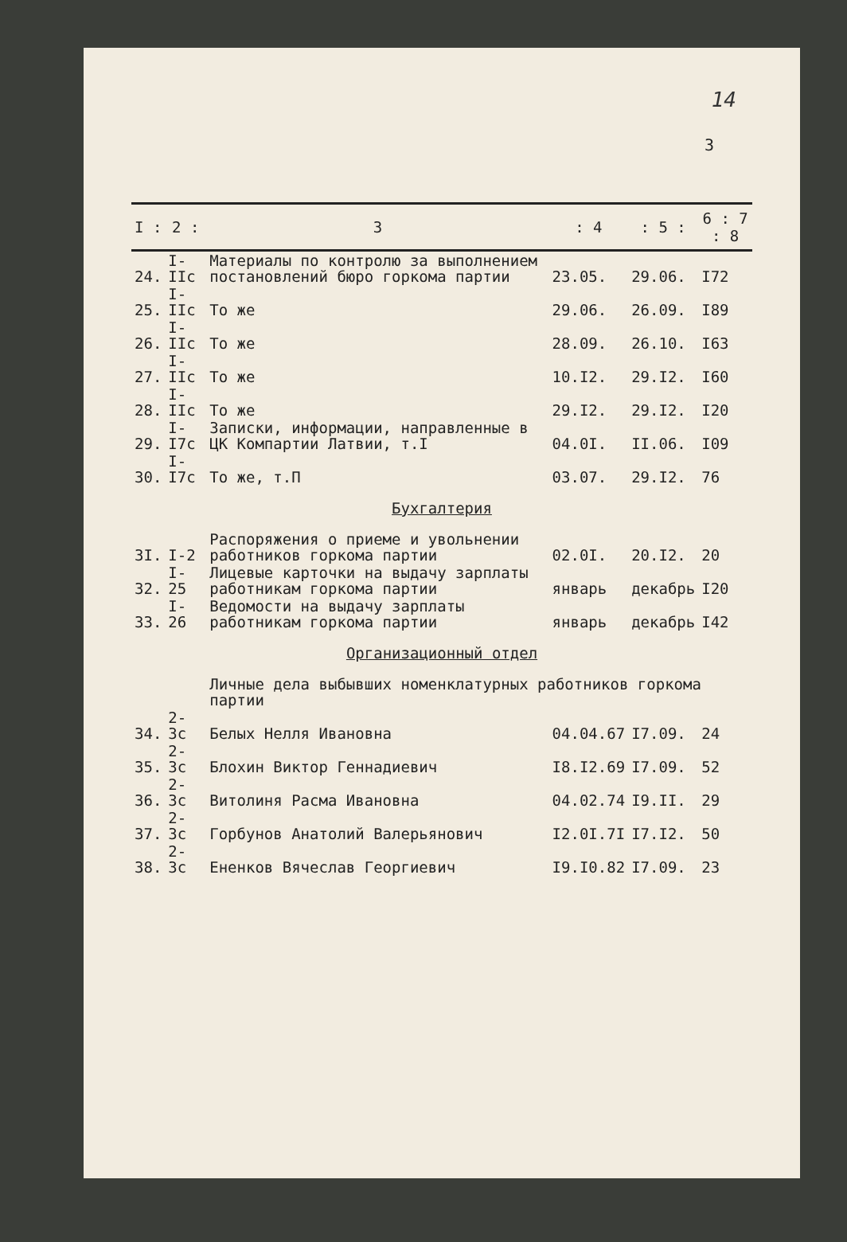14
3
| I : | 2 : | 3 | : 4 | : 5 : | 6 : 7 : 8 |
| --- | --- | --- | --- | --- | --- |
| 24. | I-IIc | Материалы по контролю за выполнением постановлений бюро горкома партии | 23.05. | 29.06. | I72 |
| 25. | I-IIc | То же | 29.06. | 26.09. | I89 |
| 26. | I-IIc | То же | 28.09. | 26.10. | I63 |
| 27. | I-IIc | То же | 10.I2. | 29.I2. | I60 |
| 28. | I-IIc | То же | 29.I2. | 29.I2. | I20 |
| 29. | I-I7c | Записки, информации, направленные в ЦК Компартии Латвии, т.I | 04.0I. | II.06. | I09 |
| 30. | I-I7c | То же, т.П | 03.07. | 29.I2. | 76 |
| Бухгалтерия | | | | | |
| 3I. | I-2 | Распоряжения о приеме и увольнении работников горкома партии | 02.0I. | 20.I2. | 20 |
| 32. | I-25 | Лицевые карточки на выдачу зарплаты работникам горкома партии | январь | декабрь | I20 |
| 33. | I-26 | Ведомости на выдачу зарплаты работникам горкома партии | январь | декабрь | I42 |
| Организационный отдел | | | | | |
| | | Личные дела выбывших номенклатурных работников горкома партии | | | |
| 34. | 2-3c | Белых Нелля Ивановна | 04.04.67 | I7.09. | 24 |
| 35. | 2-3c | Блохин Виктор Геннадиевич | I8.I2.69 | I7.09. | 52 |
| 36. | 2-3c | Витолиня Расма Ивановна | 04.02.74 | I9.II. | 29 |
| 37. | 2-3c | Горбунов Анатолий Валерьянович | I2.0I.7I | I7.I2. | 50 |
| 38. | 2-3c | Ененков Вячеслав Георгиевич | I9.I0.82 | I7.09. | 23 |